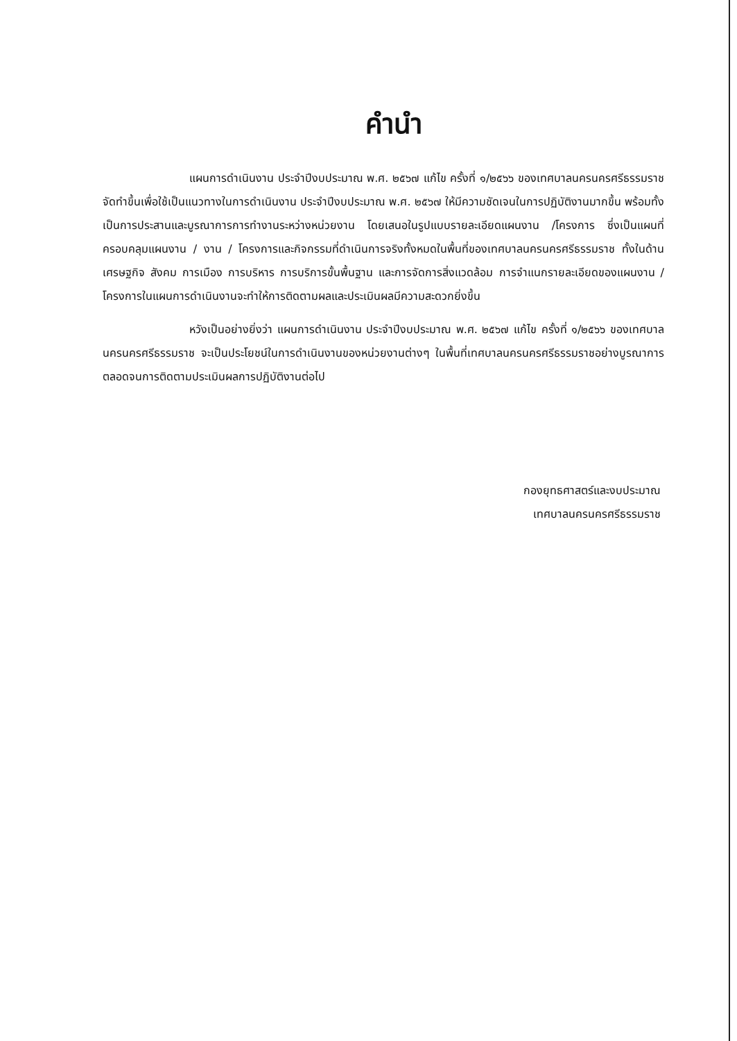คำนำ
แผนการดำเนินงาน ประจำปีงบประมาณ พ.ศ. ๒๕๖๗ แก้ไข ครั้งที่ ๑/๒๕๖๖ ของเทศบาลนครนครศรีธรรมราช จัดทำขึ้นเพื่อใช้เป็นแนวทางในการดำเนินงาน ประจำปีงบประมาณ พ.ศ. ๒๕๖๗ ให้มีความชัดเจนในการปฏิบัติงานมากขึ้น พร้อมทั้งเป็นการประสานและบูรณาการการทำงานระหว่างหน่วยงาน โดยเสนอในรูปแบบรายละเอียดแผนงาน /โครงการ ซึ่งเป็นแผนที่ครอบคลุมแผนงาน / งาน / โครงการและกิจกรรมที่ดำเนินการจริงทั้งหมดในพื้นที่ของเทศบาลนครนครศรีธรรมราช ทั้งในด้านเศรษฐกิจ สังคม การเมือง การบริหาร การบริการขั้นพื้นฐาน และการจัดการสิ่งแวดล้อม การจำแนกรายละเอียดของแผนงาน / โครงการในแผนการดำเนินงานจะทำให้การติดตามผลและประเมินผลมีความสะดวกยิ่งขึ้น
หวังเป็นอย่างยิ่งว่า แผนการดำเนินงาน ประจำปีงบประมาณ พ.ศ. ๒๕๖๗ แก้ไข ครั้งที่ ๑/๒๕๖๖ ของเทศบาลนครนครศรีธรรมราช จะเป็นประโยชน์ในการดำเนินงานของหน่วยงานต่างๆ ในพื้นที่เทศบาลนครนครศรีธรรมราชอย่างบูรณาการ ตลอดจนการติดตามประเมินผลการปฏิบัติงานต่อไป
กองยุทธศาสตร์และงบประมาณ
เทศบาลนครนครศรีธรรมราช